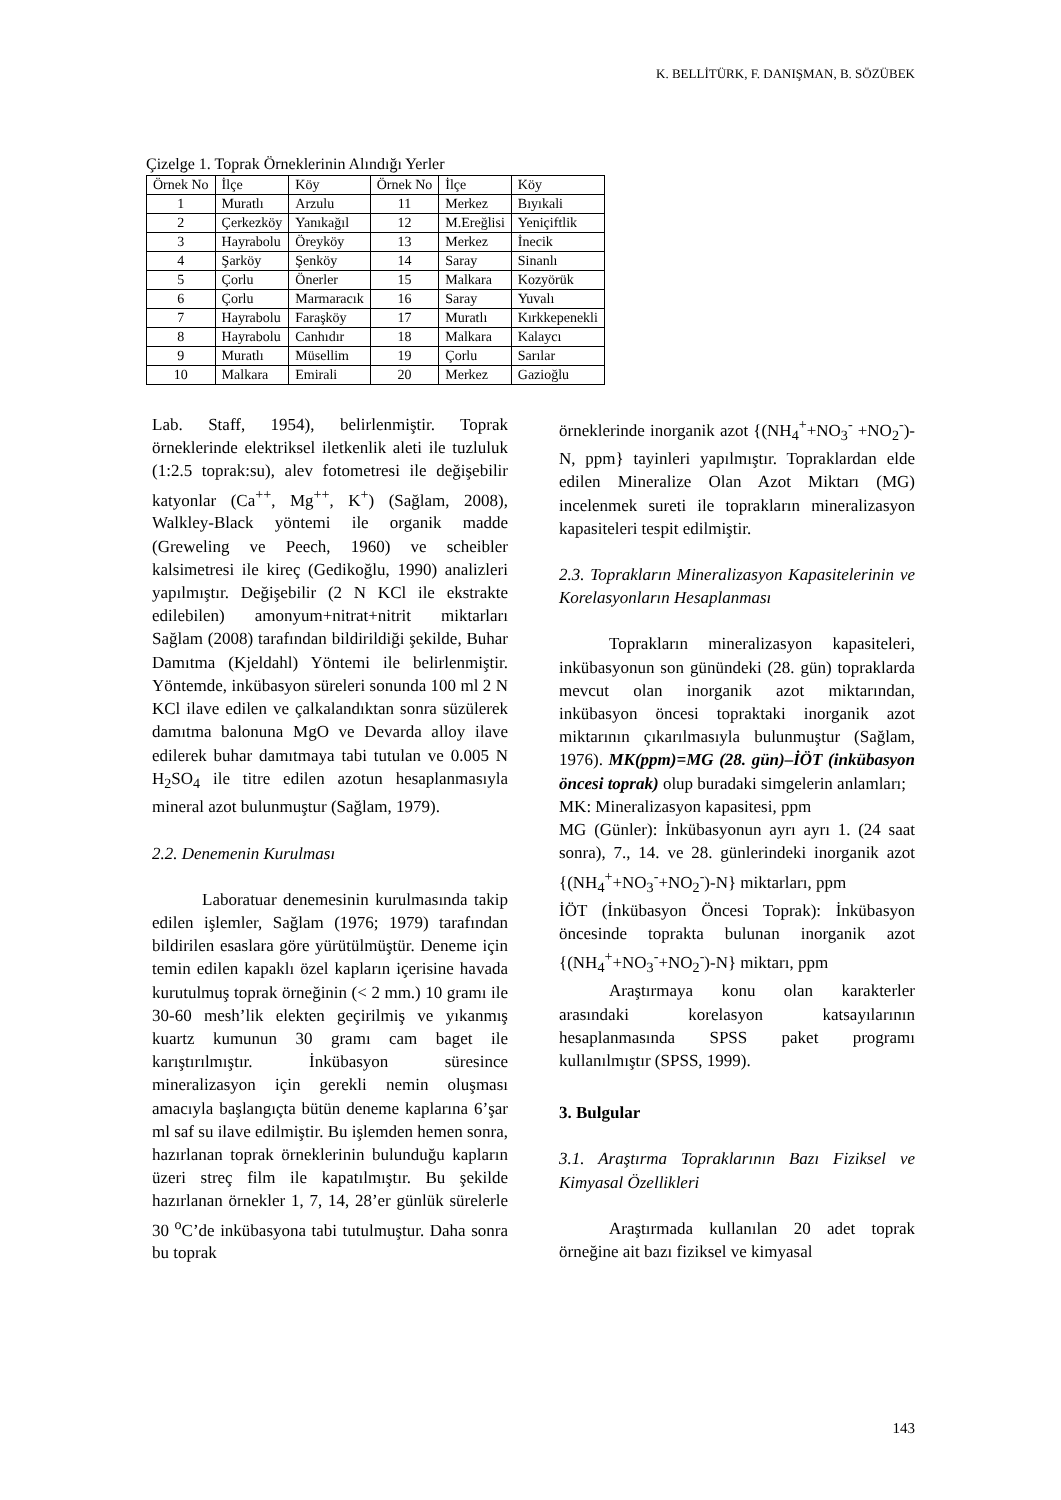K. BELLİTÜRK, F. DANIŞMAN, B. SÖZÜBEK
Çizelge 1. Toprak Örneklerinin Alındığı Yerler
| Örnek No | İlçe | Köy | Örnek No | İlçe | Köy |
| --- | --- | --- | --- | --- | --- |
| 1 | Muratlı | Arzulu | 11 | Merkez | Bıyıkali |
| 2 | Çerkezköy | Yanıkağıl | 12 | M.Ereğlisi | Yeniçiftlik |
| 3 | Hayrabolu | Öreyköy | 13 | Merkez | İnecik |
| 4 | Şarköy | Şenköy | 14 | Saray | Sinanlı |
| 5 | Çorlu | Önerler | 15 | Malkara | Kozyörük |
| 6 | Çorlu | Marmaracık | 16 | Saray | Yuvalı |
| 7 | Hayrabolu | Faraşköy | 17 | Muratlı | Kırkkepenekli |
| 8 | Hayrabolu | Canhıdır | 18 | Malkara | Kalaycı |
| 9 | Muratlı | Müsellim | 19 | Çorlu | Sarılar |
| 10 | Malkara | Emirali | 20 | Merkez | Gazioğlu |
Lab. Staff, 1954), belirlenmiştir. Toprak örneklerinde elektriksel iletkenlik aleti ile tuzluluk (1:2.5 toprak:su), alev fotometresi ile değişebilir katyonlar (Ca<sup>++</sup>, Mg<sup>++</sup>, K<sup>+</sup>) (Sağlam, 2008), Walkley-Black yöntemi ile organik madde (Greweling ve Peech, 1960) ve scheibler kalsimetresi ile kireç (Gedikoğlu, 1990) analizleri yapılmıştır. Değişebilir (2 N KCl ile ekstrakte edilebilen) amonyum+nitrat+nitrit miktarları Sağlam (2008) tarafından bildirildiği şekilde, Buhar Damıtma (Kjeldahl) Yöntemi ile belirlenmiştir. Yöntemde, inkübasyon süreleri sonunda 100 ml 2 N KCl ilave edilen ve çalkalandıktan sonra süzülerek damıtma balonuna MgO ve Devarda alloy ilave edilerek buhar damıtmaya tabi tutulan ve 0.005 N H<sub>2</sub>SO<sub>4</sub> ile titre edilen azotun hesaplanmasıyla mineral azot bulunmuştur (Sağlam, 1979).
2.2. Denemenin Kurulması
Laboratuar denemesinin kurulmasında takip edilen işlemler, Sağlam (1976; 1979) tarafından bildirilen esaslara göre yürütülmüştür. Deneme için temin edilen kapaklı özel kapların içerisine havada kurutulmuş toprak örneğinin (< 2 mm.) 10 gramı ile 30-60 mesh’lik elekten geçirilmiş ve yıkanmış kuartz kumunun 30 gramı cam baget ile karıştırılmıştır. İnkübasyon süresince mineralizasyon için gerekli nemin oluşması amacıyla başlangıçta bütün deneme kaplarına 6’şar ml saf su ilave edilmiştir. Bu işlemden hemen sonra, hazırlanan toprak örneklerinin bulunduğu kapların üzeri streç film ile kapatılmıştır. Bu şekilde hazırlanan örnekler 1, 7, 14, 28’er günlük sürelerle 30 <sup>o</sup>C’de inkübasyona tabi tutulmuştur. Daha sonra bu toprak
örneklerinde inorganik azot {(NH<sub>4</sub><sup>+</sup>+NO<sub>3</sub><sup>-</sup> +NO<sub>2</sub><sup>-</sup>)-N, ppm} tayinleri yapılmıştır. Topraklardan elde edilen Mineralize Olan Azot Miktarı (MG) incelenmek sureti ile toprakların mineralizasyon kapasiteleri tespit edilmiştir.
2.3. Toprakların Mineralizasyon Kapasitelerinin ve Korelasyonların Hesaplanması
Toprakların mineralizasyon kapasiteleri, inkübasyonun son günündeki (28. gün) topraklarda mevcut olan inorganik azot miktarından, inkübasyon öncesi topraktaki inorganik azot miktarının çıkarılmasıyla bulunmuştur (Sağlam, 1976). MK(ppm)=MG (28. gün)–İÖT (inkübasyon öncesi toprak) olup buradaki simgelerin anlamları;
MK: Mineralizasyon kapasitesi, ppm
MG (Günler): İnkübasyonun ayrı ayrı 1. (24 saat sonra), 7., 14. ve 28. günlerindeki inorganik azot {(NH<sub>4</sub><sup>+</sup>+NO<sub>3</sub><sup>-</sup>+NO<sub>2</sub><sup>-</sup>)-N} miktarları, ppm
İÖT (İnkübasyon Öncesi Toprak): İnkübasyon öncesinde toprakta bulunan inorganik azot {(NH<sub>4</sub><sup>+</sup>+NO<sub>3</sub><sup>-</sup>+NO<sub>2</sub><sup>-</sup>)-N} miktarı, ppm
Araştırmaya konu olan karakterler arasındaki korelasyon katsayılarının hesaplanmasında SPSS paket programı kullanılmıştır (SPSS, 1999).
3. Bulgular
3.1. Araştırma Topraklarının Bazı Fiziksel ve Kimyasal Özellikleri
Araştırmada kullanılan 20 adet toprak örneğine ait bazı fiziksel ve kimyasal
143